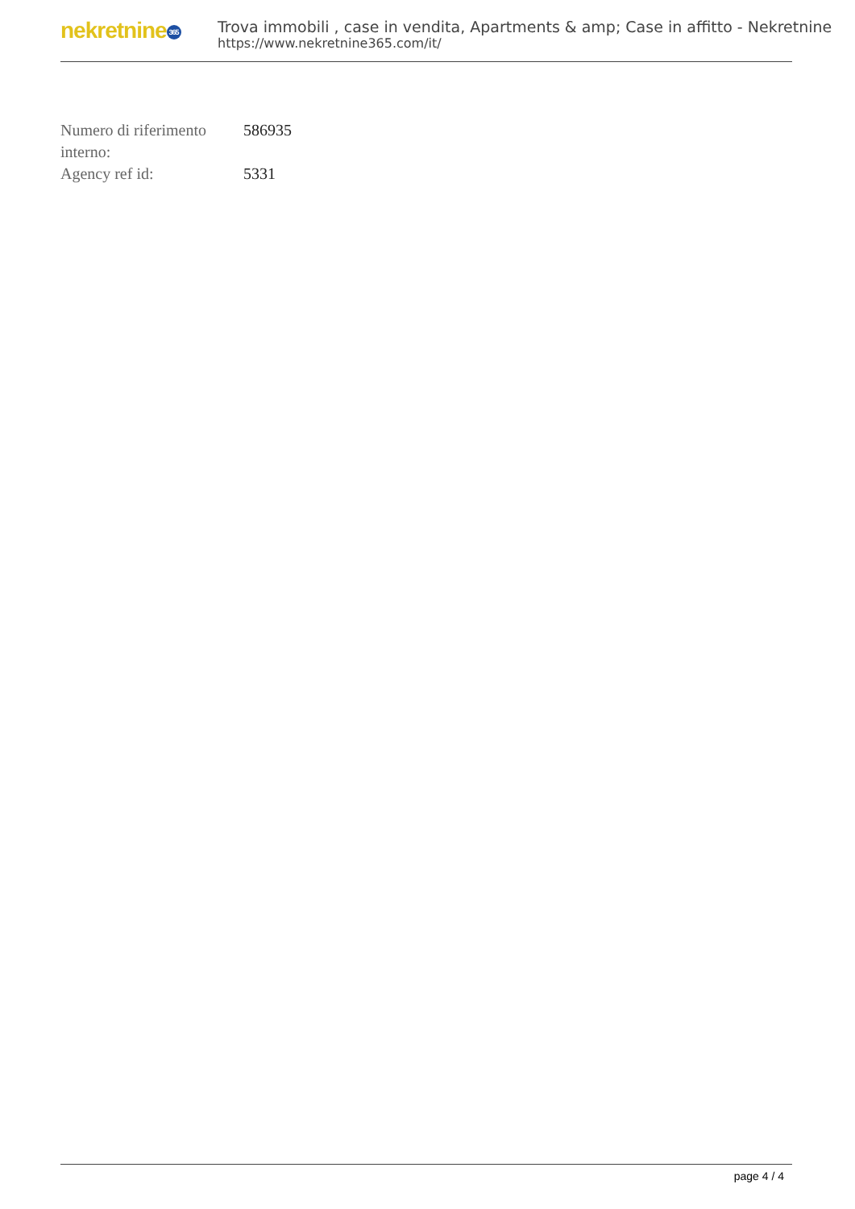nekretnine 365
Trova immobili , case in vendita, Apartments & amp; Case in affitto - Nekretnine
https://www.nekretnine365.com/it/
| Numero di riferimento interno: | 586935 |
| Agency ref id: | 5331 |
page 4 / 4